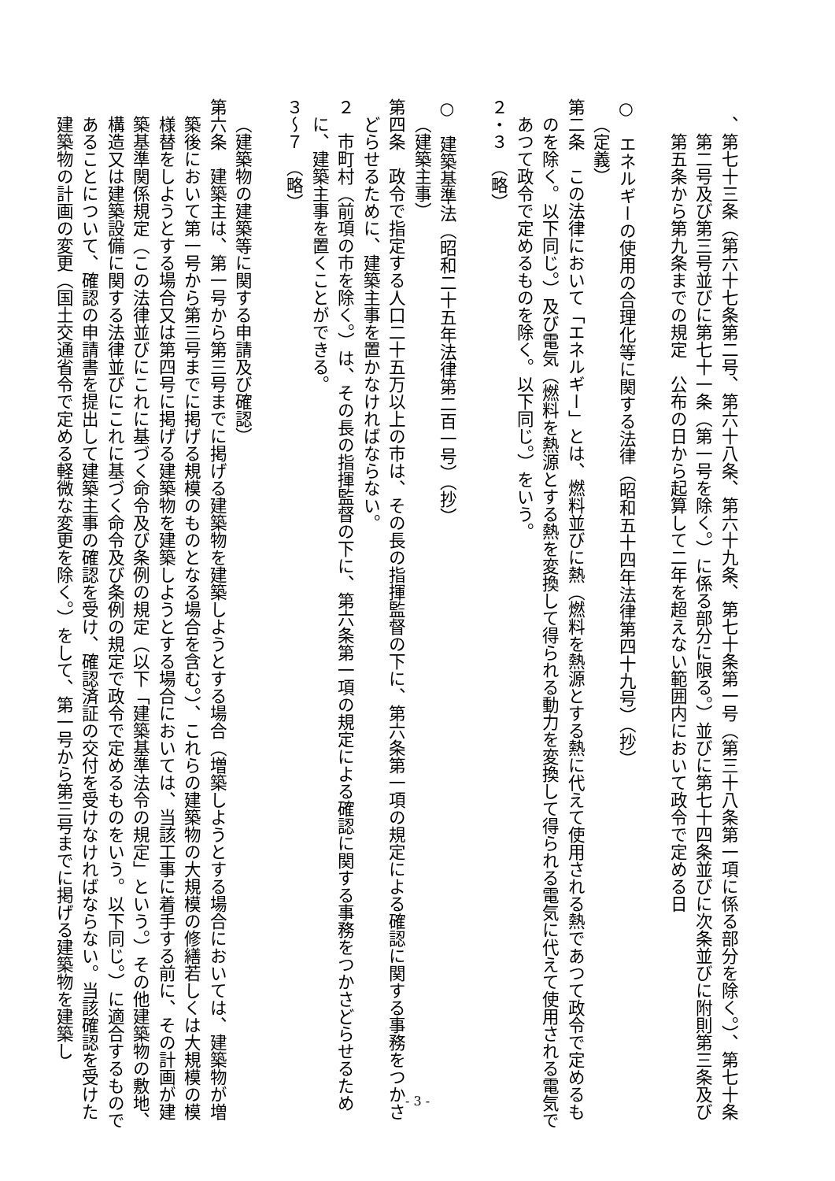、第七十三条（第六十七条第二号、第六十八条、第六十九条、第七十条第一号（第三十八条第一項に係る部分を除く。）、第七十条第二号及び第三号並びに第七十一条（第一号を除く。）に係る部分に限る。）並びに第七十四条並びに次条並びに附則第三条及び第五条から第九条までの規定　公布の日から起算して二年を超えない範囲内において政令で定める日
○　エネルギーの使用の合理化等に関する法律（昭和五十四年法律第四十九号）（抄）
（定義）
第二条　この法律において「エネルギー」とは、燃料並びに熱（燃料を熱源とする熱に代えて使用される熱であつて政令で定めるものを除く。以下同じ。）及び電気（燃料を熱源とする熱を変換して得られる動力を変換して得られる電気に代えて使用される電気であつて政令で定めるものを除く。以下同じ。）をいう。
２・３　（略）
○　建築基準法（昭和二十五年法律第二百一号）（抄）
（建築主事）
第四条　政令で指定する人口二十五万以上の市は、その長の指揮監督の下に、第六条第一項の規定による確認に関する事務をつかさどらせるために、建築主事を置かなければならない。
２　市町村（前項の市を除く。）は、その長の指揮監督の下に、第六条第一項の規定による確認に関する事務をつかさどらせるために、建築主事を置くことができる。
３～７　（略）
（建築物の建築等に関する申請及び確認）
第六条　建築主は、第一号から第三号までに掲げる建築物を建築しようとする場合（増築しようとする場合においては、建築物が増築後において第一号から第三号までに掲げる規模のものとなる場合を含む。）、これらの建築物の大規模の修繕若しくは大規模の模様替をしようとする場合又は第四号に掲げる建築物を建築しようとする場合においては、当該工事に着手する前に、その計画が建築基準関係規定（この法律並びにこれに基づく命令及び条例の規定（以下「建築基準法令の規定」という。）その他建築物の敷地、構造又は建築設備に関する法律並びにこれに基づく命令及び条例の規定で政令で定めるものをいう。以下同じ。）に適合するものであることについて、確認の申請書を提出して建築主事の確認を受け、確認済証の交付を受けなければならない。当該確認を受けた建築物の計画の変更（国土交通省令で定める軽微な変更を除く。）をして、第一号から第三号までに掲げる建築物を建築し
- 3 -